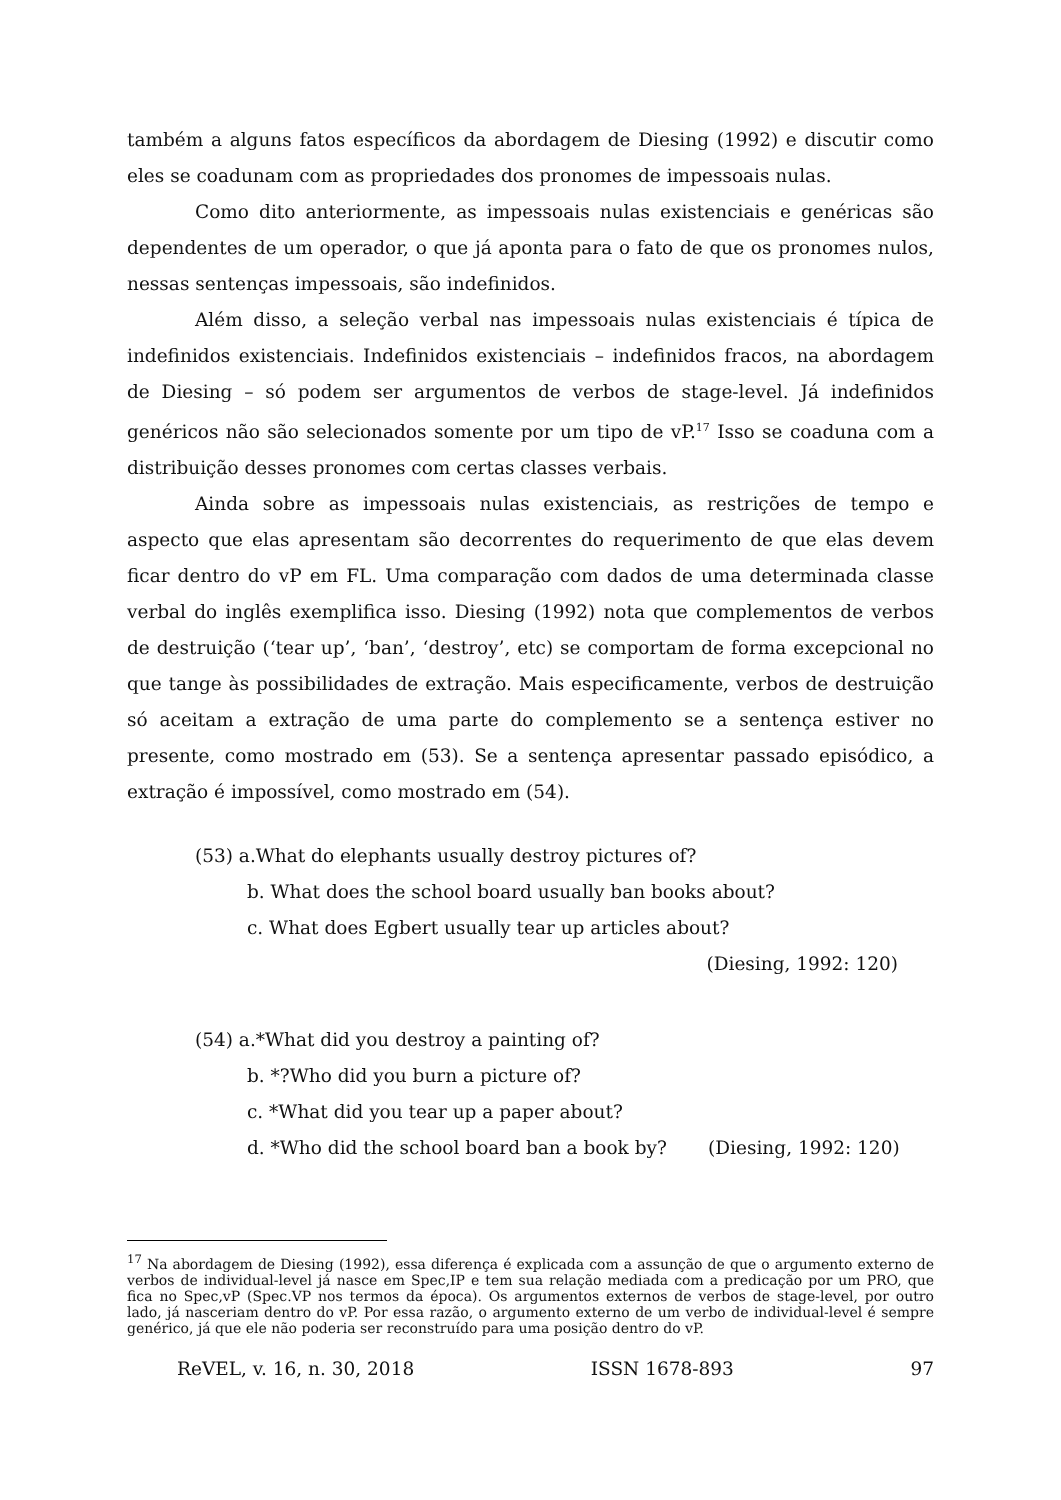também a alguns fatos específicos da abordagem de Diesing (1992) e discutir como eles se coadunam com as propriedades dos pronomes de impessoais nulas.
Como dito anteriormente, as impessoais nulas existenciais e genéricas são dependentes de um operador, o que já aponta para o fato de que os pronomes nulos, nessas sentenças impessoais, são indefinidos.
Além disso, a seleção verbal nas impessoais nulas existenciais é típica de indefinidos existenciais. Indefinidos existenciais – indefinidos fracos, na abordagem de Diesing – só podem ser argumentos de verbos de stage-level. Já indefinidos genéricos não são selecionados somente por um tipo de vP.<sup>17</sup> Isso se coaduna com a distribuição desses pronomes com certas classes verbais.
Ainda sobre as impessoais nulas existenciais, as restrições de tempo e aspecto que elas apresentam são decorrentes do requerimento de que elas devem ficar dentro do vP em FL. Uma comparação com dados de uma determinada classe verbal do inglês exemplifica isso. Diesing (1992) nota que complementos de verbos de destruição (‘tear up’, ‘ban’, ‘destroy’, etc) se comportam de forma excepcional no que tange às possibilidades de extração. Mais especificamente, verbos de destruição só aceitam a extração de uma parte do complemento se a sentença estiver no presente, como mostrado em (53). Se a sentença apresentar passado episódico, a extração é impossível, como mostrado em (54).
(53) a.What do elephants usually destroy pictures of?
b. What does the school board usually ban books about?
c. What does Egbert usually tear up articles about?
(Diesing, 1992: 120)
(54) a.*What did you destroy a painting of?
b. *?Who did you burn a picture of?
c. *What did you tear up a paper about?
d. *Who did the school board ban a book by? (Diesing, 1992: 120)
<sup>17</sup> Na abordagem de Diesing (1992), essa diferença é explicada com a assunção de que o argumento externo de verbos de individual-level já nasce em Spec,IP e tem sua relação mediada com a predicação por um PRO, que fica no Spec,vP (Spec.VP nos termos da época). Os argumentos externos de verbos de stage-level, por outro lado, já nasceriam dentro do vP. Por essa razão, o argumento externo de um verbo de individual-level é sempre genérico, já que ele não poderia ser reconstruído para uma posição dentro do vP.
ReVEL, v. 16, n. 30, 2018 ISSN 1678-893 97